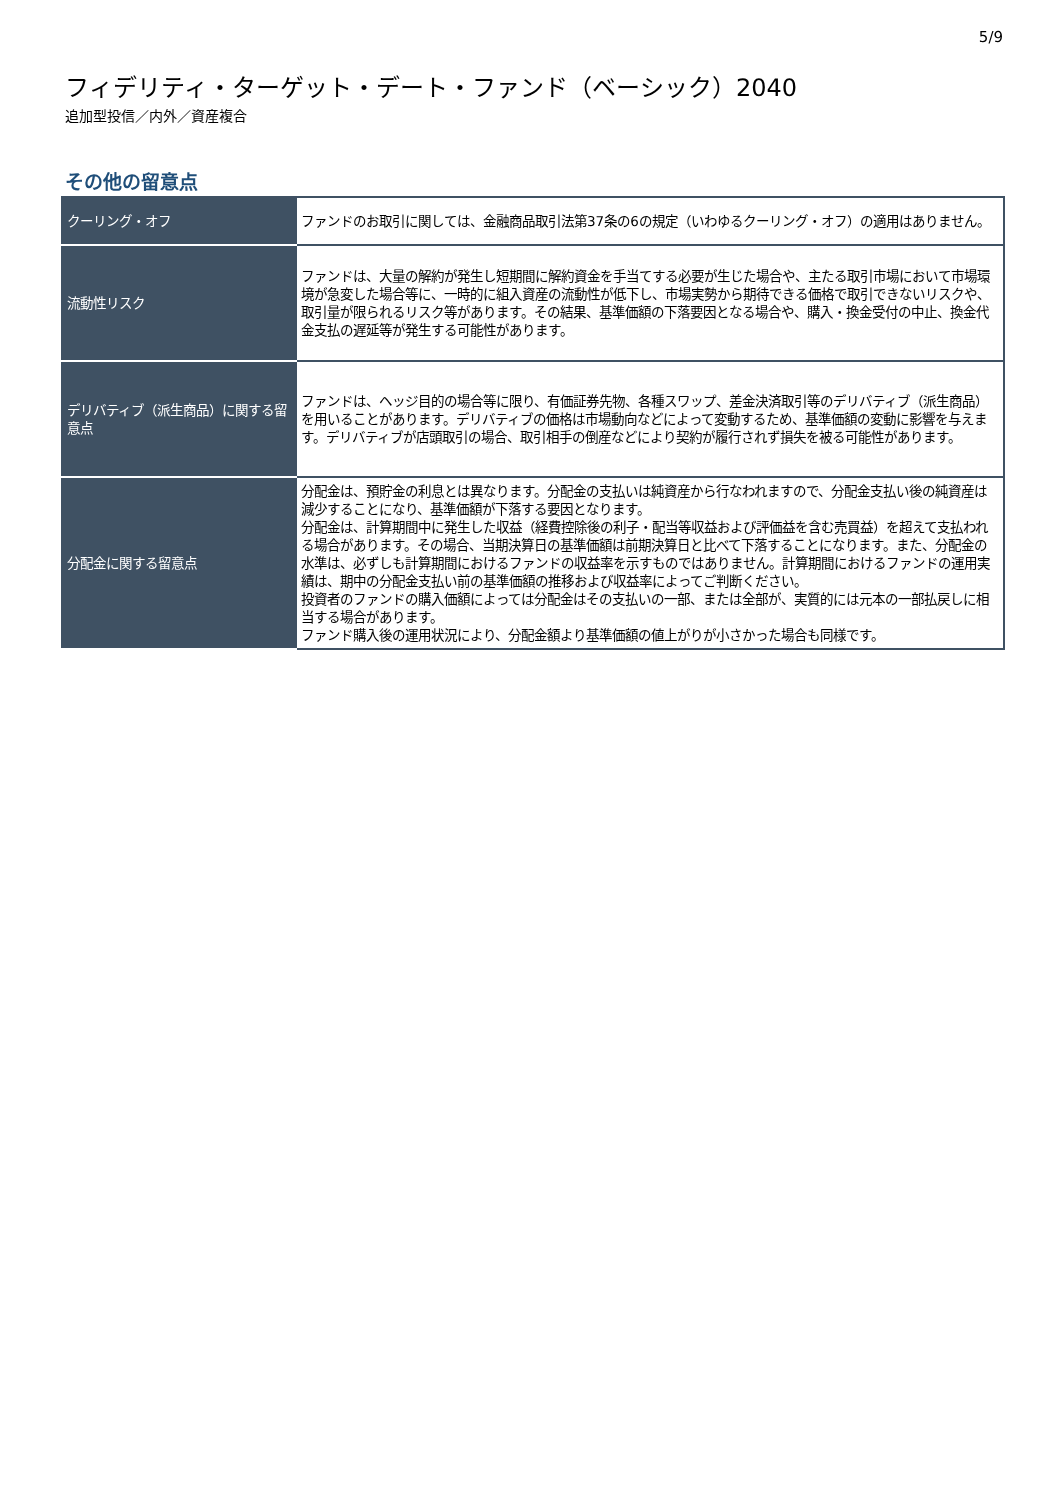5/9
フィデリティ・ターゲット・デート・ファンド（ベーシック）2040
追加型投信／内外／資産複合
その他の留意点
| クーリング・オフ | ファンドのお取引に関しては、金融商品取引法第37条の6の規定（いわゆるクーリング・オフ）の適用はありません。 |
| 流動性リスク | ファンドは、大量の解約が発生し短期間に解約資金を手当てする必要が生じた場合や、主たる取引市場において市場環境が急変した場合等に、一時的に組入資産の流動性が低下し、市場実勢から期待できる価格で取引できないリスクや、取引量が限られるリスク等があります。その結果、基準価額の下落要因となる場合や、購入・換金受付の中止、換金代金支払の遅延等が発生する可能性があります。 |
| デリバティブ（派生商品）に関する留意点 | ファンドは、ヘッジ目的の場合等に限り、有価証券先物、各種スワップ、差金決済取引等のデリバティブ（派生商品）を用いることがあります。デリバティブの価格は市場動向などによって変動するため、基準価額の変動に影響を与えます。デリバティブが店頭取引の場合、取引相手の倒産などにより契約が履行されず損失を被る可能性があります。 |
| 分配金に関する留意点 | 分配金は、預貯金の利息とは異なります。分配金の支払いは純資産から行なわれますので、分配金支払い後の純資産は減少することになり、基準価額が下落する要因となります。 分配金は、計算期間中に発生した収益（経費控除後の利子・配当等収益および評価益を含む売買益）を超えて支払われる場合があります。その場合、当期決算日の基準価額は前期決算日と比べて下落することになります。また、分配金の水準は、必ずしも計算期間におけるファンドの収益率を示すものではありません。計算期間におけるファンドの運用実績は、期中の分配金支払い前の基準価額の推移および収益率によってご判断ください。 投資者のファンドの購入価額によっては分配金はその支払いの一部、または全部が、実質的には元本の一部払戻しに相当する場合があります。 ファンド購入後の運用状況により、分配金額より基準価額の値上がりが小さかった場合も同様です。 |